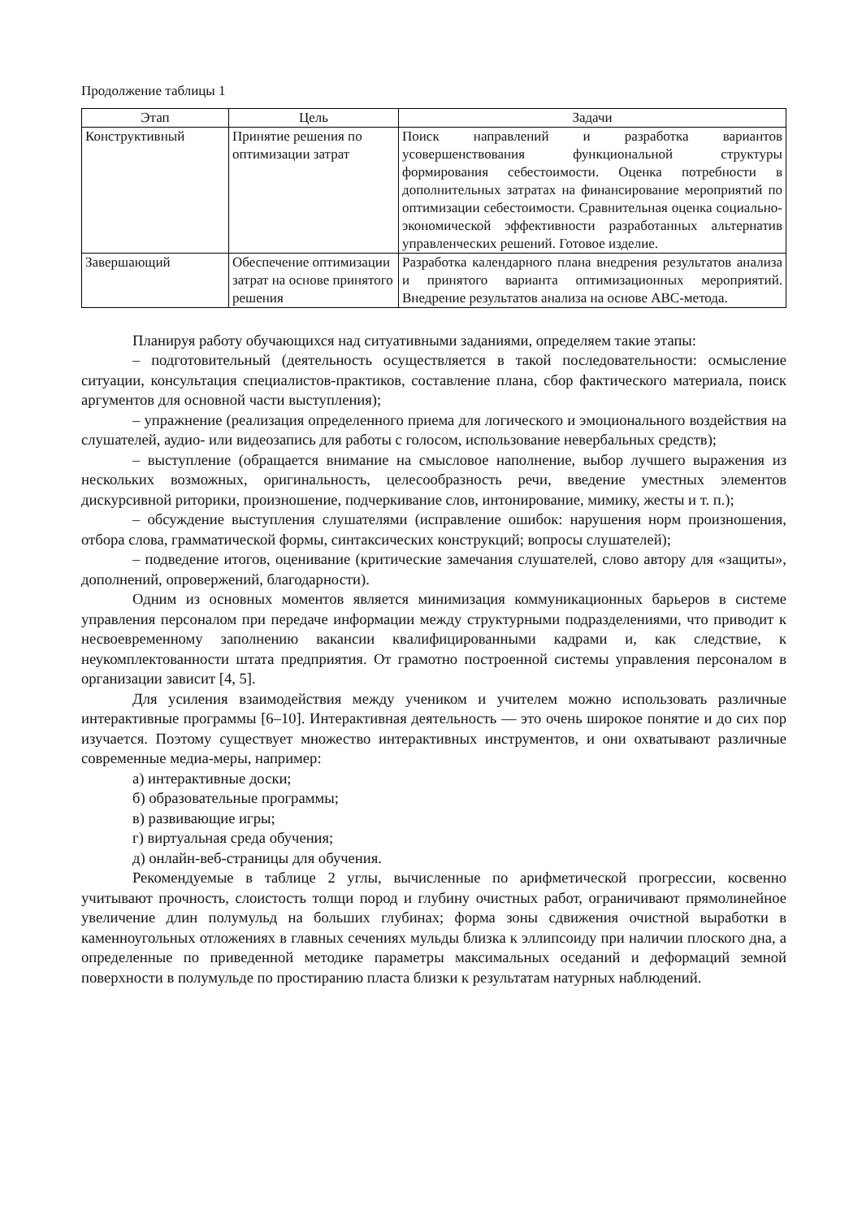Продолжение таблицы 1
| Этап | Цель | Задачи |
| --- | --- | --- |
| Конструктивный | Принятие решения по оптимизации затрат | Поиск направлений и разработка вариантов усовершенствования функциональной структуры формирования себестоимости. Оценка потребности в дополнительных затратах на финансирование мероприятий по оптимизации себестоимости. Сравнительная оценка социально-экономической эффективности разработанных альтернатив управленческих решений. Готовое изделие. |
| Завершающий | Обеспечение оптимизации затрат на основе принятого решения | Разработка календарного плана внедрения результатов анализа и принятого варианта оптимизационных мероприятий. Внедрение результатов анализа на основе ABC-метода. |
Планируя работу обучающихся над ситуативными заданиями, определяем такие этапы:
– подготовительный (деятельность осуществляется в такой последовательности: осмысление ситуации, консультация специалистов-практиков, составление плана, сбор фактического материала, поиск аргументов для основной части выступления);
– упражнение (реализация определенного приема для логического и эмоционального воздействия на слушателей, аудио- или видеозапись для работы с голосом, использование невербальных средств);
– выступление (обращается внимание на смысловое наполнение, выбор лучшего выражения из нескольких возможных, оригинальность, целесообразность речи, введение уместных элементов дискурсивной риторики, произношение, подчеркивание слов, интонирование, мимику, жесты и т. п.);
– обсуждение выступления слушателями (исправление ошибок: нарушения норм произношения, отбора слова, грамматической формы, синтаксических конструкций; вопросы слушателей);
– подведение итогов, оценивание (критические замечания слушателей, слово автору для «защиты», дополнений, опровержений, благодарности).
Одним из основных моментов является минимизация коммуникационных барьеров в системе управления персоналом при передаче информации между структурными подразделениями, что приводит к несвоевременному заполнению вакансии квалифицированными кадрами и, как следствие, к неукомплектованности штата предприятия. От грамотно построенной системы управления персоналом в организации зависит [4, 5].
Для усиления взаимодействия между учеником и учителем можно использовать различные интерактивные программы [6–10]. Интерактивная деятельность — это очень широкое понятие и до сих пор изучается. Поэтому существует множество интерактивных инструментов, и они охватывают различные современные медиа-меры, например:
а) интерактивные доски;
б) образовательные программы;
в) развивающие игры;
г) виртуальная среда обучения;
д) онлайн-веб-страницы для обучения.
Рекомендуемые в таблице 2 углы, вычисленные по арифметической прогрессии, косвенно учитывают прочность, слоистость толщи пород и глубину очистных работ, ограничивают прямолинейное увеличение длин полумульд на больших глубинах; форма зоны сдвижения очистной выработки в каменноугольных отложениях в главных сечениях мульды близка к эллипсоиду при наличии плоского дна, а определенные по приведенной методике параметры максимальных оседаний и деформаций земной поверхности в полумульде по простиранию пласта близки к результатам натурных наблюдений.